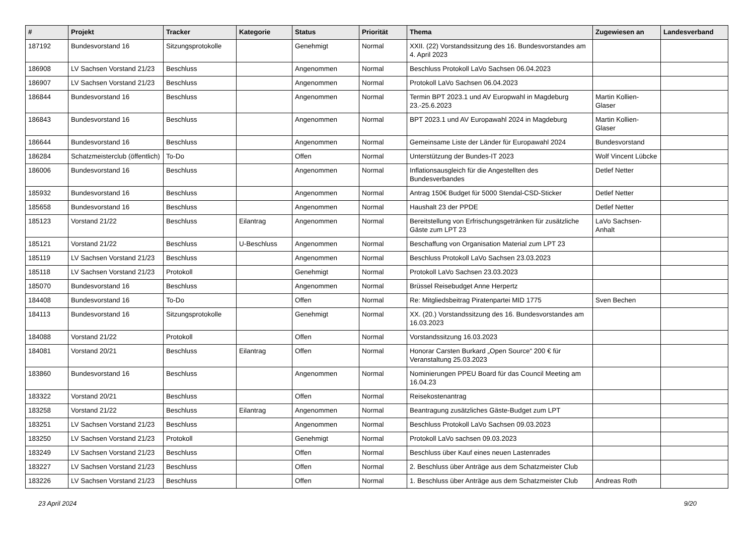| # | Projekt | Tracker | Kategorie | Status | Priorität | Thema | Zugewiesen an | Landesverband |
| --- | --- | --- | --- | --- | --- | --- | --- | --- |
| 187192 | Bundesvorstand 16 | Sitzungsprotokolle | | Genehmigt | Normal | XXII. (22) Vorstandssitzung des 16. Bundesvorstandes am 4. April 2023 | | |
| 186908 | LV Sachsen Vorstand 21/23 | Beschluss | | Angenommen | Normal | Beschluss Protokoll LaVo Sachsen 06.04.2023 | | |
| 186907 | LV Sachsen Vorstand 21/23 | Beschluss | | Angenommen | Normal | Protokoll LaVo Sachsen 06.04.2023 | | |
| 186844 | Bundesvorstand 16 | Beschluss | | Angenommen | Normal | Termin BPT 2023.1 und AV Europwahl in Magdeburg 23.-25.6.2023 | Martin Kollien-Glaser | |
| 186843 | Bundesvorstand 16 | Beschluss | | Angenommen | Normal | BPT 2023.1 und AV Europawahl 2024 in Magdeburg | Martin Kollien-Glaser | |
| 186644 | Bundesvorstand 16 | Beschluss | | Angenommen | Normal | Gemeinsame Liste der Länder für Europawahl 2024 | Bundesvorstand | |
| 186284 | Schatzmeisterclub (öffentlich) | To-Do | | Offen | Normal | Unterstützung der Bundes-IT 2023 | Wolf Vincent Lübcke | |
| 186006 | Bundesvorstand 16 | Beschluss | | Angenommen | Normal | Inflationsausgleich für die Angestellten des Bundesverbandes | Detlef Netter | |
| 185932 | Bundesvorstand 16 | Beschluss | | Angenommen | Normal | Antrag 150€ Budget für 5000 Stendal-CSD-Sticker | Detlef Netter | |
| 185658 | Bundesvorstand 16 | Beschluss | | Angenommen | Normal | Haushalt 23 der PPDE | Detlef Netter | |
| 185123 | Vorstand 21/22 | Beschluss | Eilantrag | Angenommen | Normal | Bereitstellung von Erfrischungsgetränken für zusätzliche Gäste zum LPT 23 | LaVo Sachsen-Anhalt | |
| 185121 | Vorstand 21/22 | Beschluss | U-Beschluss | Angenommen | Normal | Beschaffung von Organisation Material zum LPT 23 | | |
| 185119 | LV Sachsen Vorstand 21/23 | Beschluss | | Angenommen | Normal | Beschluss Protokoll LaVo Sachsen 23.03.2023 | | |
| 185118 | LV Sachsen Vorstand 21/23 | Protokoll | | Genehmigt | Normal | Protokoll LaVo Sachsen 23.03.2023 | | |
| 185070 | Bundesvorstand 16 | Beschluss | | Angenommen | Normal | Brüssel Reisebudget Anne Herpertz | | |
| 184408 | Bundesvorstand 16 | To-Do | | Offen | Normal | Re: Mitgliedsbeitrag Piratenpartei MID 1775 | Sven Bechen | |
| 184113 | Bundesvorstand 16 | Sitzungsprotokolle | | Genehmigt | Normal | XX. (20.) Vorstandssitzung des 16. Bundesvorstandes am 16.03.2023 | | |
| 184088 | Vorstand 21/22 | Protokoll | | Offen | Normal | Vorstandssitzung 16.03.2023 | | |
| 184081 | Vorstand 20/21 | Beschluss | Eilantrag | Offen | Normal | Honorar Carsten Burkard „Open Source“ 200 € für Veranstaltung 25.03.2023 | | |
| 183860 | Bundesvorstand 16 | Beschluss | | Angenommen | Normal | Nominierungen PPEU Board für das Council Meeting am 16.04.23 | | |
| 183322 | Vorstand 20/21 | Beschluss | | Offen | Normal | Reisekostenantrag | | |
| 183258 | Vorstand 21/22 | Beschluss | Eilantrag | Angenommen | Normal | Beantragung zusätzliches Gäste-Budget zum LPT | | |
| 183251 | LV Sachsen Vorstand 21/23 | Beschluss | | Angenommen | Normal | Beschluss Protokoll LaVo Sachsen 09.03.2023 | | |
| 183250 | LV Sachsen Vorstand 21/23 | Protokoll | | Genehmigt | Normal | Protokoll LaVo sachsen 09.03.2023 | | |
| 183249 | LV Sachsen Vorstand 21/23 | Beschluss | | Offen | Normal | Beschluss über Kauf eines neuen Lastenrades | | |
| 183227 | LV Sachsen Vorstand 21/23 | Beschluss | | Offen | Normal | 2. Beschluss über Anträge aus dem Schatzmeister Club | | |
| 183226 | LV Sachsen Vorstand 21/23 | Beschluss | | Offen | Normal | 1. Beschluss über Anträge aus dem Schatzmeister Club | Andreas Roth | |
23 April 2024 9/20